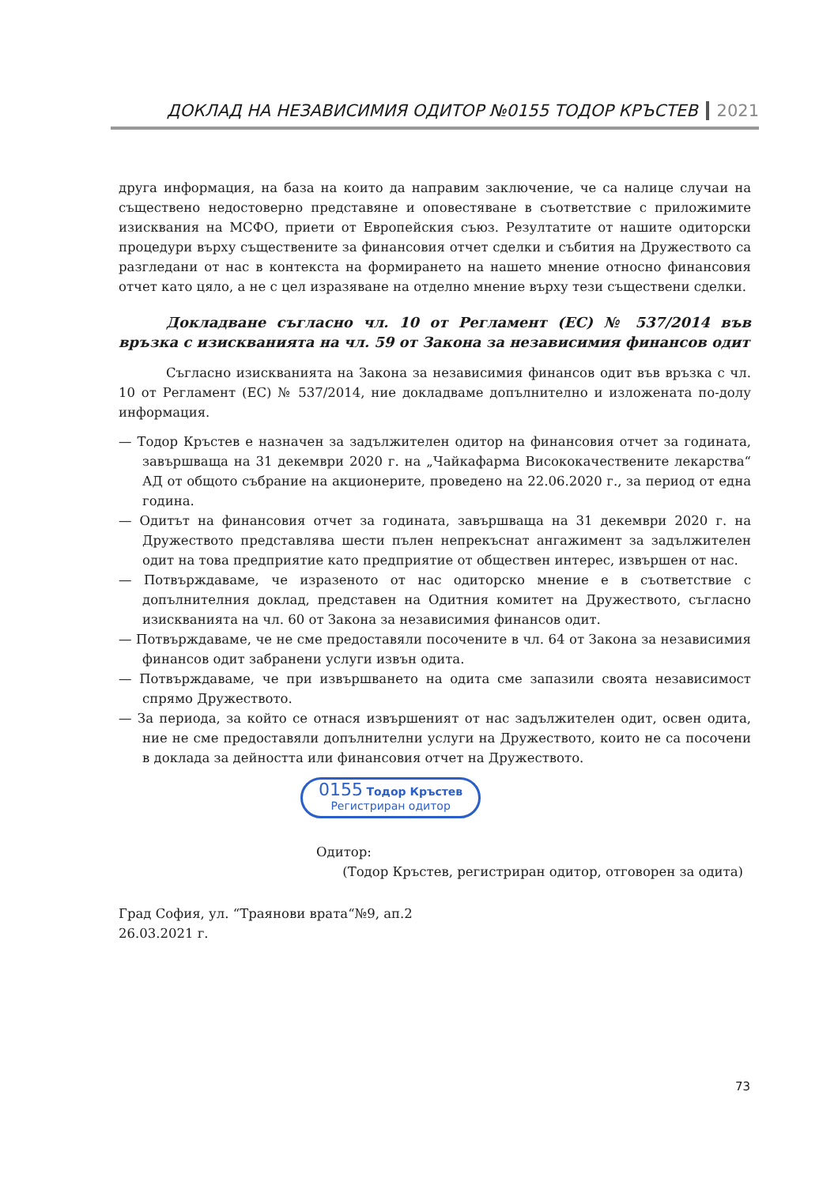ДОКЛАД НА НЕЗАВИСИМИЯ ОДИТОР №0155 ТОДОР КРЪСТЕВ 2021
друга информация, на база на които да направим заключение, че са налице случаи на съществено недостоверно представяне и оповестяване в съответствие с приложимите изисквания на МСФО, приети от Европейския съюз. Резултатите от нашите одиторски процедури върху съществените за финансовия отчет сделки и събития на Дружеството са разгледани от нас в контекста на формирането на нашето мнение относно финансовия отчет като цяло, а не с цел изразяване на отделно мнение върху тези съществени сделки.
Докладване съгласно чл. 10 от Регламент (ЕС) № 537/2014 във връзка с изискванията на чл. 59 от Закона за независимия финансов одит
Съгласно изискванията на Закона за независимия финансов одит във връзка с чл. 10 от Регламент (ЕС) № 537/2014, ние докладваме допълнително и изложената по-долу информация.
— Тодор Кръстев е назначен за задължителен одитор на финансовия отчет за годината, завършваща на 31 декември 2020 г. на „Чайкафарма Висококачествените лекарства“ АД от общото събрание на акционерите, проведено на 22.06.2020 г., за период от една година.
— Одитът на финансовия отчет за годината, завършваща на 31 декември 2020 г. на Дружеството представлява шести пълен непрекъснат ангажимент за задължителен одит на това предприятие като предприятие от обществен интерес, извършен от нас.
— Потвърждаваме, че изразеното от нас одиторско мнение е в съответствие с допълнителния доклад, представен на Одитния комитет на Дружеството, съгласно изискванията на чл. 60 от Закона за независимия финансов одит.
— Потвърждаваме, че не сме предоставяли посочените в чл. 64 от Закона за независимия финансов одит забранени услуги извън одита.
— Потвърждаваме, че при извършването на одита сме запазили своята независимост спрямо Дружеството.
— За периода, за който се отнася извършеният от нас задължителен одит, освен одита, ние не сме предоставяли допълнителни услуги на Дружеството, които не са посочени в доклада за дейността или финансовия отчет на Дружеството.
0155 Тодор Кръстев
Регистриран одитор
Одитор:
(Тодор Кръстев, регистриран одитор, отговорен за одита)
Град София, ул. “Траянови врата“№9, ап.2
26.03.2021 г.
73